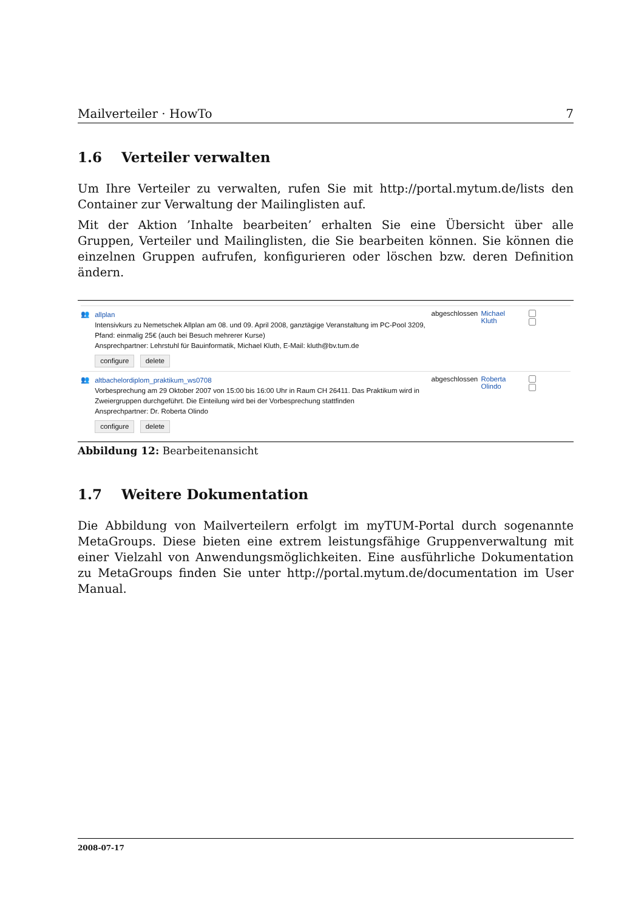Mailverteiler · HowTo 7
1.6 Verteiler verwalten
Um Ihre Verteiler zu verwalten, rufen Sie mit http://portal.mytum.de/lists den Container zur Verwaltung der Mailinglisten auf.
Mit der Aktion ’Inhalte bearbeiten’ erhalten Sie eine Übersicht über alle Gruppen, Verteiler und Mailinglisten, die Sie bearbeiten können. Sie können die einzelnen Gruppen aufrufen, konfigurieren oder löschen bzw. deren Definition ändern.
👥
allplan
Intensivkurs zu Nemetschek Allplan am 08. und 09. April 2008, ganztägige Veranstaltung im PC-Pool 3209, Pfand: einmalig 25€ (auch bei Besuch mehrerer Kurse)
Ansprechpartner: Lehrstuhl für Bauinformatik, Michael Kluth, E-Mail: kluth@bv.tum.de
configure delete
abgeschlossen
Michael Kluth
👥
altbachelordiplom_praktikum_ws0708
Vorbesprechung am 29 Oktober 2007 von 15:00 bis 16:00 Uhr in Raum CH 26411. Das Praktikum wird in Zweiergruppen durchgeführt. Die Einteilung wird bei der Vorbesprechung stattfinden
Ansprechpartner: Dr. Roberta Olindo
configure delete
abgeschlossen
Roberta Olindo
Abbildung 12: Bearbeitenansicht
1.7 Weitere Dokumentation
Die Abbildung von Mailverteilern erfolgt im myTUM-Portal durch sogenannte MetaGroups. Diese bieten eine extrem leistungsfähige Gruppenverwaltung mit einer Vielzahl von Anwendungsmöglichkeiten. Eine ausführliche Dokumentation zu MetaGroups finden Sie unter http://portal.mytum.de/documentation im User Manual.
2008-07-17